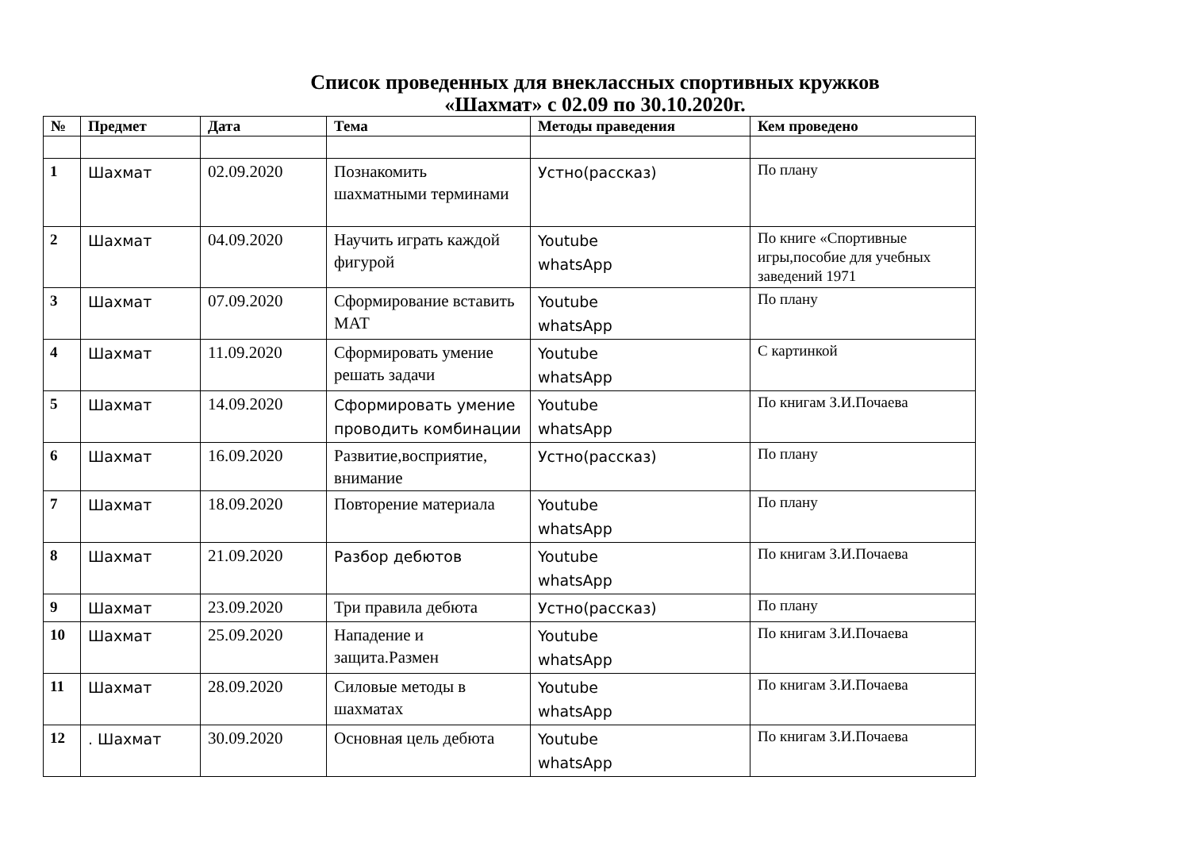Список проведенных для внеклассных спортивных кружков
«Шахмат» с 02.09 по 30.10.2020г.
| № | Предмет | Дата | Тема | Методы праведения | Кем проведено |
| --- | --- | --- | --- | --- | --- |
| 1 | Шахмат | 02.09.2020 | Познакомить шахматными терминами | Устно(рассказ) | По плану |
| 2 | Шахмат | 04.09.2020 | Научить играть каждой фигурой | Youtube whatsApp | По книге «Спортивные игры,пособие для учебных заведений 1971 |
| 3 | Шахмат | 07.09.2020 | Сформирование вставить МАТ | Youtube whatsApp | По плану |
| 4 | Шахмат | 11.09.2020 | Сформировать умение решать задачи | Youtube whatsApp | С картинкой |
| 5 | Шахмат | 14.09.2020 | Сформировать умение проводить комбинации | Youtube whatsApp | По книгам З.И.Почаева |
| 6 | Шахмат | 16.09.2020 | Развитие,восприятие, внимание | Устно(рассказ) | По плану |
| 7 | Шахмат | 18.09.2020 | Повторение материала | Youtube whatsApp | По плану |
| 8 | Шахмат | 21.09.2020 | Разбор дебютов | Youtube whatsApp | По книгам З.И.Почаева |
| 9 | Шахмат | 23.09.2020 | Три правила дебюта | Устно(рассказ) | По плану |
| 10 | Шахмат | 25.09.2020 | Нападение и защита.Размен | Youtube whatsApp | По книгам З.И.Почаева |
| 11 | Шахмат | 28.09.2020 | Силовые методы в шахматах | Youtube whatsApp | По книгам З.И.Почаева |
| 12 | . Шахмат | 30.09.2020 | Основная цель дебюта | Youtube whatsApp | По книгам З.И.Почаева |